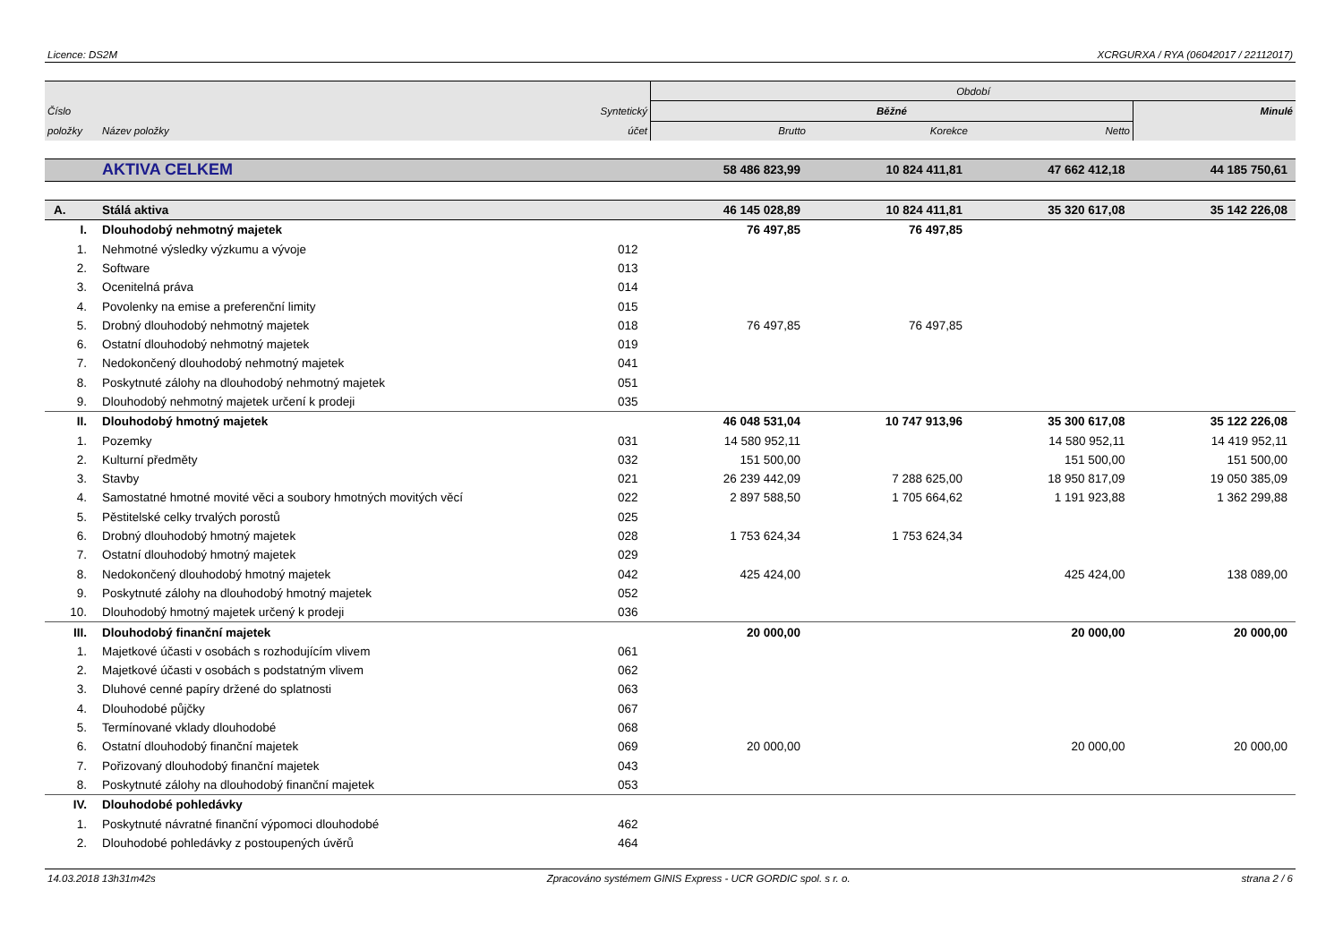Licence: DS2M XCRGURXA / RYA (06042017 / 22112017)
| | | | Období | | | |
| --- | --- | --- | --- | --- | --- | --- |
| Číslo | | Syntetický | Běžné | | | Minulé |
| položky | Název položky | účet | Brutto | Korekce | Netto | |
| | AKTIVA CELKEM | | 58 486 823,99 | 10 824 411,81 | 47 662 412,18 | 44 185 750,61 |
| A. | Stálá aktiva | | 46 145 028,89 | 10 824 411,81 | 35 320 617,08 | 35 142 226,08 |
| I. | Dlouhodobý nehmotný majetek | | 76 497,85 | 76 497,85 | | |
| 1. | Nehmotné výsledky výzkumu a vývoje | 012 | | | | |
| 2. | Software | 013 | | | | |
| 3. | Ocenitelná práva | 014 | | | | |
| 4. | Povolenky na emise a preferenční limity | 015 | | | | |
| 5. | Drobný dlouhodobý nehmotný majetek | 018 | 76 497,85 | 76 497,85 | | |
| 6. | Ostatní dlouhodobý nehmotný majetek | 019 | | | | |
| 7. | Nedokončený dlouhodobý nehmotný majetek | 041 | | | | |
| 8. | Poskytnuté zálohy na dlouhodobý nehmotný majetek | 051 | | | | |
| 9. | Dlouhodobý nehmotný majetek určení k prodeji | 035 | | | | |
| II. | Dlouhodobý hmotný majetek | | 46 048 531,04 | 10 747 913,96 | 35 300 617,08 | 35 122 226,08 |
| 1. | Pozemky | 031 | 14 580 952,11 | | 14 580 952,11 | 14 419 952,11 |
| 2. | Kulturní předměty | 032 | 151 500,00 | | 151 500,00 | 151 500,00 |
| 3. | Stavby | 021 | 26 239 442,09 | 7 288 625,00 | 18 950 817,09 | 19 050 385,09 |
| 4. | Samostatné hmotné movité věci a soubory hmotných movitých věcí | 022 | 2 897 588,50 | 1 705 664,62 | 1 191 923,88 | 1 362 299,88 |
| 5. | Pěstitelské celky trvalých porostů | 025 | | | | |
| 6. | Drobný dlouhodobý hmotný majetek | 028 | 1 753 624,34 | 1 753 624,34 | | |
| 7. | Ostatní dlouhodobý hmotný majetek | 029 | | | | |
| 8. | Nedokončený dlouhodobý hmotný majetek | 042 | 425 424,00 | | 425 424,00 | 138 089,00 |
| 9. | Poskytnuté zálohy na dlouhodobý hmotný majetek | 052 | | | | |
| 10. | Dlouhodobý hmotný majetek určený k prodeji | 036 | | | | |
| III. | Dlouhodobý finanční majetek | | 20 000,00 | | 20 000,00 | 20 000,00 |
| 1. | Majetkové účasti v osobách s rozhodujícím vlivem | 061 | | | | |
| 2. | Majetkové účasti v osobách s podstatným vlivem | 062 | | | | |
| 3. | Dluhové cenné papíry držené do splatnosti | 063 | | | | |
| 4. | Dlouhodobé půjčky | 067 | | | | |
| 5. | Termínované vklady dlouhodobé | 068 | | | | |
| 6. | Ostatní dlouhodobý finanční majetek | 069 | 20 000,00 | | 20 000,00 | 20 000,00 |
| 7. | Pořizovaný dlouhodobý finanční majetek | 043 | | | | |
| 8. | Poskytnuté zálohy na dlouhodobý finanční majetek | 053 | | | | |
| IV. | Dlouhodobé pohledávky | | | | | |
| 1. | Poskytnuté návratné finanční výpomoci dlouhodobé | 462 | | | | |
| 2. | Dlouhodobé pohledávky z postoupených úvěrů | 464 | | | | |
14.03.2018 13h31m42s Zpracováno systémem GINIS Express - UCR GORDIC spol. s r. o. strana 2 / 6